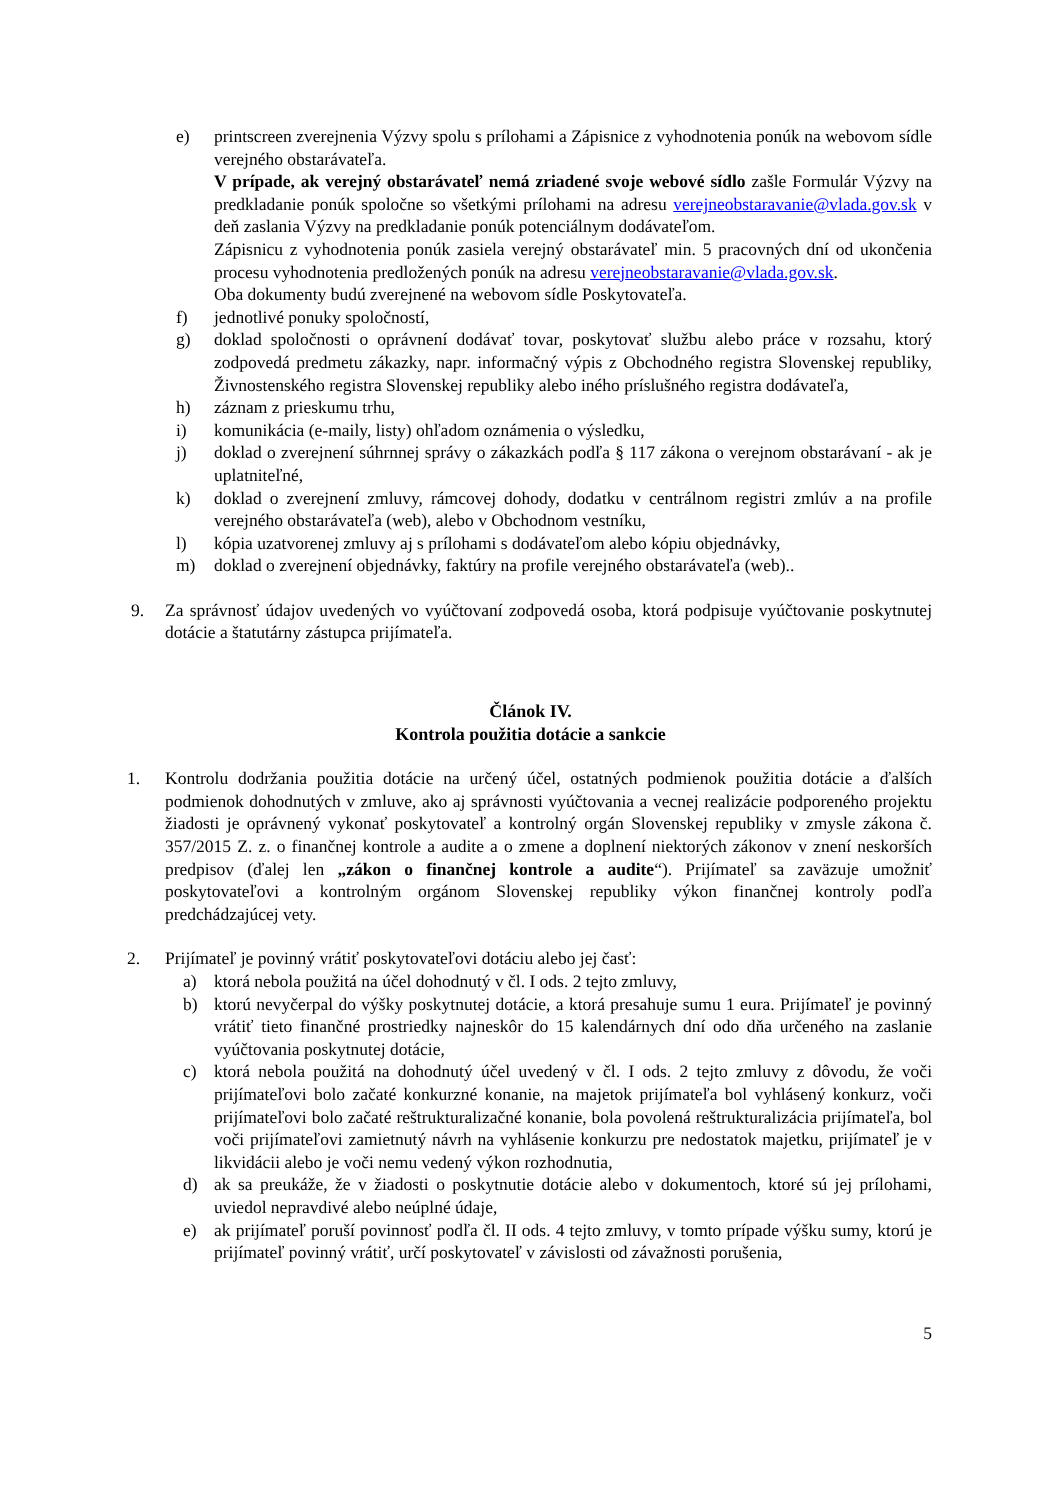e) printscreen zverejnenia Výzvy spolu s prílohami a Zápisnice z vyhodnotenia ponúk na webovom sídle verejného obstarávateľa.
V prípade, ak verejný obstarávateľ nemá zriadené svoje webové sídlo zašle Formulár Výzvy na predkladanie ponúk spoločne so všetkými prílohami na adresu verejneobstaravanie@vlada.gov.sk v deň zaslania Výzvy na predkladanie ponúk potenciálnym dodávateľom.
Zápisnicu z vyhodnotenia ponúk zasiela verejný obstarávateľ min. 5 pracovných dní od ukončenia procesu vyhodnotenia predložených ponúk na adresu verejneobstaravanie@vlada.gov.sk.
Oba dokumenty budú zverejnené na webovom sídle Poskytovateľa.
f) jednotlivé ponuky spoločností,
g) doklad spoločnosti o oprávnení dodávať tovar, poskytovať službu alebo práce v rozsahu, ktorý zodpovedá predmetu zákazky, napr. informačný výpis z Obchodného registra Slovenskej republiky, Živnostenského registra Slovenskej republiky alebo iného príslušného registra dodávateľa,
h) záznam z prieskumu trhu,
i) komunikácia (e-maily, listy) ohľadom oznámenia o výsledku,
j) doklad o zverejnení súhrnnej správy o zákazkách podľa § 117 zákona o verejnom obstarávaní - ak je uplatniteľné,
k) doklad o zverejnení zmluvy, rámcovej dohody, dodatku v centrálnom registri zmlúv a na profile verejného obstarávateľa (web), alebo v Obchodnom vestníku,
l) kópia uzatvorenej zmluvy aj s prílohami s dodávateľom alebo kópiu objednávky,
m) doklad o zverejnení objednávky, faktúry na profile verejného obstarávateľa (web)..
9. Za správnosť údajov uvedených vo vyúčtovaní zodpovedá osoba, ktorá podpisuje vyúčtovanie poskytnutej dotácie a štatutárny zástupca prijímateľa.
Článok IV.
Kontrola použitia dotácie a sankcie
1. Kontrolu dodržania použitia dotácie na určený účel, ostatných podmienok použitia dotácie a ďalších podmienok dohodnutých v zmluve, ako aj správnosti vyúčtovania a vecnej realizácie podporeného projektu žiadosti je oprávnený vykonať poskytovateľ a kontrolný orgán Slovenskej republiky v zmysle zákona č. 357/2015 Z. z. o finančnej kontrole a audite a o zmene a doplnení niektorých zákonov v znení neskorších predpisov (ďalej len „zákon o finančnej kontrole a audite“). Prijímateľ sa zaväzuje umožniť poskytovateľovi a kontrolným orgánom Slovenskej republiky výkon finančnej kontroly podľa predchádzajúcej vety.
2. Prijímateľ je povinný vrátiť poskytovateľovi dotáciu alebo jej časť:
a) ktorá nebola použitá na účel dohodnutý v čl. I ods. 2 tejto zmluvy,
b) ktorú nevyčerpal do výšky poskytnutej dotácie, a ktorá presahuje sumu 1 eura. Prijímateľ je povinný vrátiť tieto finančné prostriedky najneskôr do 15 kalendárnych dní odo dňa určeného na zaslanie vyúčtovania poskytnutej dotácie,
c) ktorá nebola použitá na dohodnutý účel uvedený v čl. I ods. 2 tejto zmluvy z dôvodu, že voči prijímateľovi bolo začaté konkurzné konanie, na majetok prijímateľa bol vyhlásený konkurz, voči prijímateľovi bolo začaté reštrukturalizačné konanie, bola povolená reštrukturalizácia prijímateľa, bol voči prijímateľovi zamietnutý návrh na vyhlásenie konkurzu pre nedostatok majetku, prijímateľ je v likvidácii alebo je voči nemu vedený výkon rozhodnutia,
d) ak sa preukáže, že v žiadosti o poskytnutie dotácie alebo v dokumentoch, ktoré sú jej prílohami, uviedol nepravdivé alebo neúplné údaje,
e) ak prijímateľ poruší povinnosť podľa čl. II ods. 4 tejto zmluvy, v tomto prípade výšku sumy, ktorú je prijímateľ povinný vrátiť, určí poskytovateľ v závislosti od závažnosti porušenia,
5